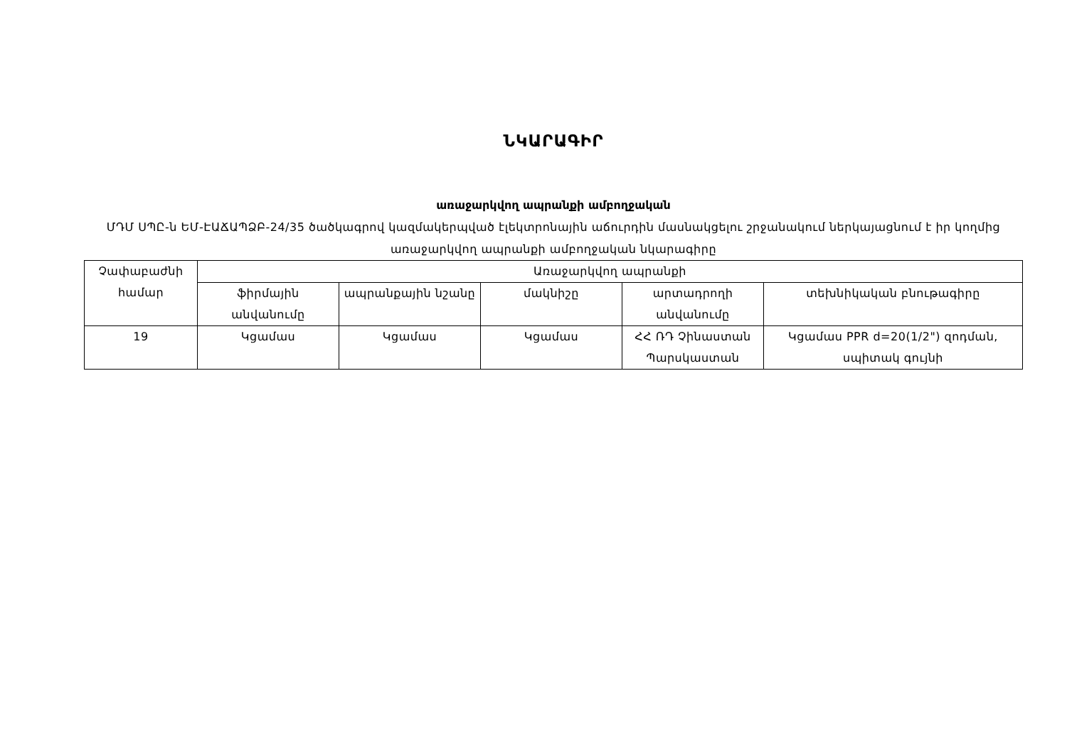ՆԿԱՐԱԳԻՐ
առաջարկվող ապրանքի ամբողջական
ՄԴՄ ՍՊԸ-ն ԵՄ-ԷԱՃԱՊՁԲ-24/35 ծածկագրով կազմակերպված էլեկտրոնային աճուրդին մասնակցելու շրջանակում ներկայացնում է իր կողմից առաջարկվող ապրանքի ամբողջական նկարագիրը
| Չափաբաժնի համար | Առաջարկվող ապրանքի | | | | |
| --- | --- | --- | --- | --- | --- |
| | ֆիրմային անվանումը | ապրանքային նշանը | մակնիշը | արտադրողի անվանումը | տեխնիկական բնութագիրը |
| 19 | Կցամաս | Կցամաս | Կցամաս | ՀՀ ՌԴ Չինաստան Պարսկաստան | Կցամաս PPR d=20(1/2") զոդման, սպիտակ գույնի |